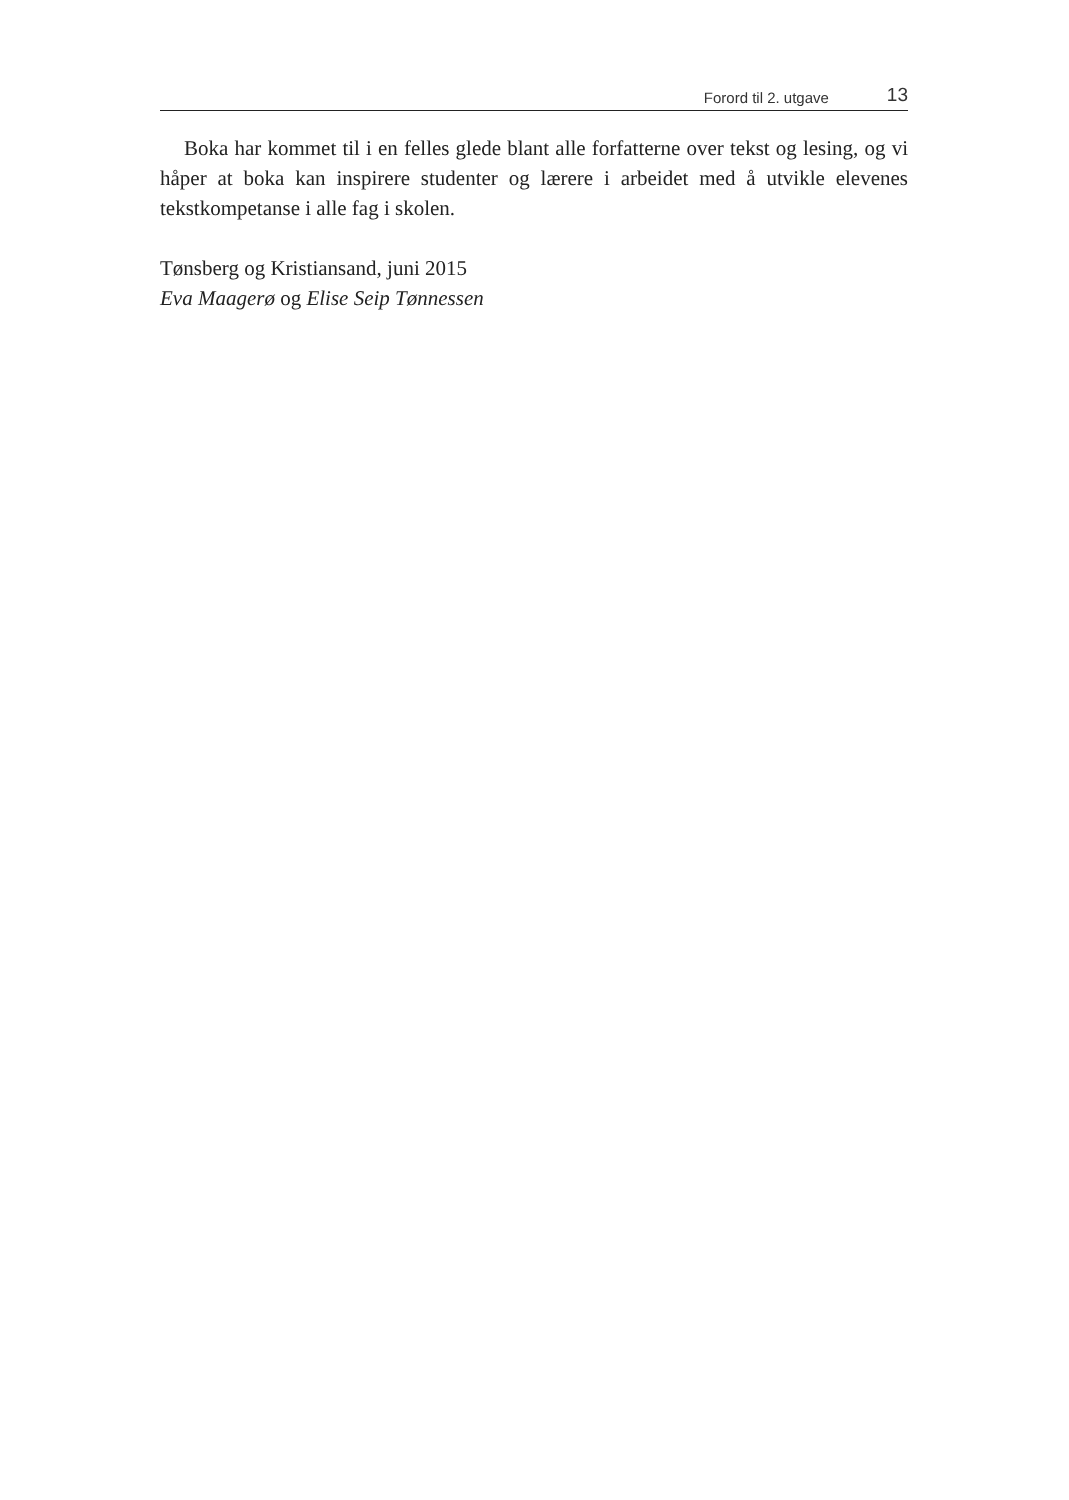Forord til 2. utgave 13
Boka har kommet til i en felles glede blant alle forfatterne over tekst og lesing, og vi håper at boka kan inspirere studenter og lærere i arbeidet med å utvikle elevenes tekstkompetanse i alle fag i skolen.
Tønsberg og Kristiansand, juni 2015
Eva Maagerø og Elise Seip Tønnessen